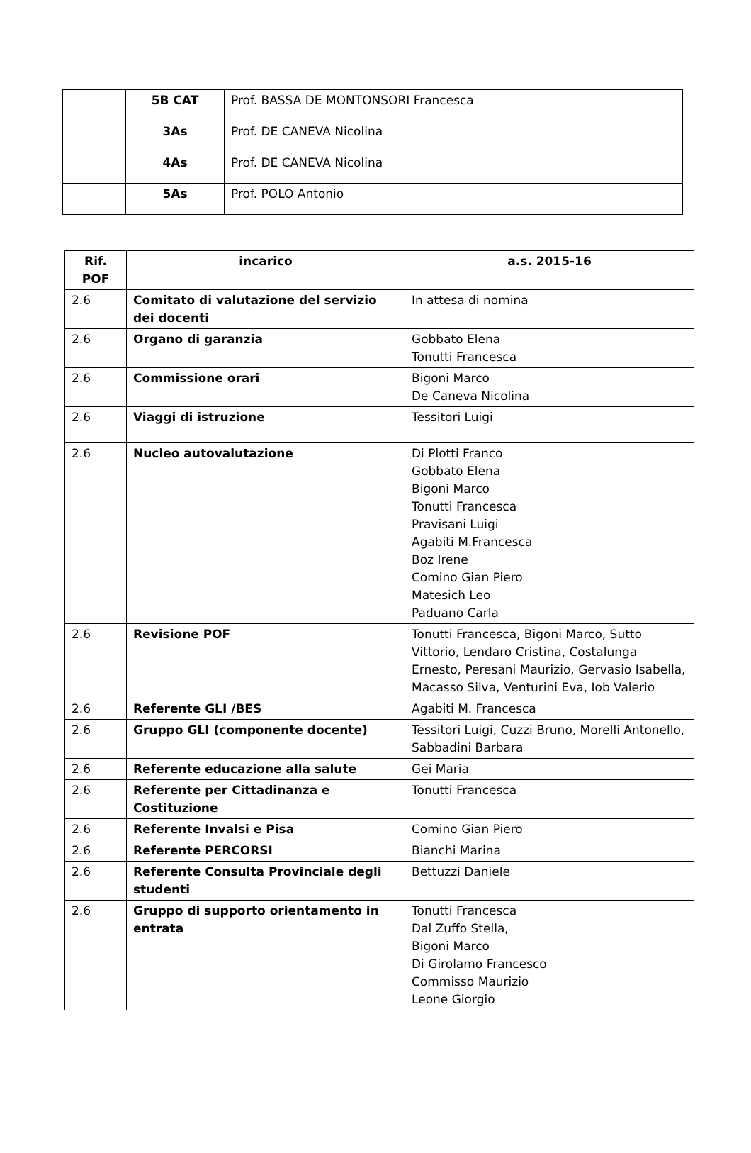| | 5B CAT | Prof. BASSA DE MONTONSORI Francesca |
| | 3As | Prof. DE CANEVA Nicolina |
| | 4As | Prof. DE CANEVA Nicolina |
| | 5As | Prof. POLO Antonio |
| Rif. POF | incarico | a.s. 2015-16 |
| --- | --- | --- |
| 2.6 | Comitato di valutazione del servizio dei docenti | In attesa di nomina |
| 2.6 | Organo di garanzia | Gobbato Elena Tonutti Francesca |
| 2.6 | Commissione orari | Bigoni Marco De Caneva Nicolina |
| 2.6 | Viaggi di istruzione | Tessitori Luigi |
| 2.6 | Nucleo autovalutazione | Di Plotti Franco Gobbato Elena Bigoni Marco Tonutti Francesca Pravisani Luigi Agabiti M.Francesca Boz Irene Comino Gian Piero Matesich Leo Paduano Carla |
| 2.6 | Revisione POF | Tonutti Francesca, Bigoni Marco, Sutto Vittorio, Lendaro Cristina, Costalunga Ernesto, Peresani Maurizio, Gervasio Isabella, Macasso Silva, Venturini Eva, Iob Valerio |
| 2.6 | Referente GLI /BES | Agabiti M. Francesca |
| 2.6 | Gruppo GLI (componente docente) | Tessitori Luigi, Cuzzi Bruno, Morelli Antonello, Sabbadini Barbara |
| 2.6 | Referente educazione alla salute | Gei Maria |
| 2.6 | Referente per Cittadinanza e Costituzione | Tonutti Francesca |
| 2.6 | Referente Invalsi e Pisa | Comino Gian Piero |
| 2.6 | Referente PERCORSI | Bianchi Marina |
| 2.6 | Referente Consulta Provinciale degli studenti | Bettuzzi Daniele |
| 2.6 | Gruppo di supporto orientamento in entrata | Tonutti Francesca Dal Zuffo Stella, Bigoni Marco Di Girolamo Francesco Commisso Maurizio Leone Giorgio |